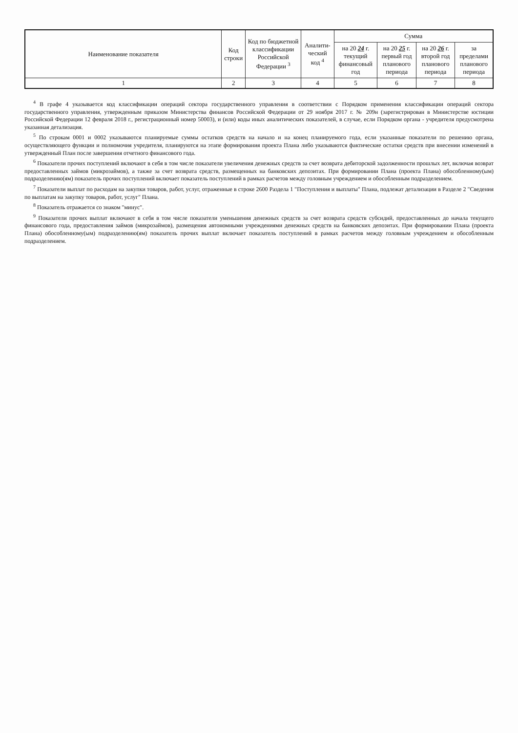| Наименование показателя | Код строки | Код по бюджетной классификации Российской Федерации <sup>3</sup> | Аналити-ческий код <sup>4</sup> | Сумма | | | |
| --- | --- | --- | --- | --- | --- | --- | --- |
| | | | | на 20 24 г. текущий финансовый год | на 20 25 г. первый год планового периода | на 20 26 г. второй год планового периода | за пределами планового периода |
| 1 | 2 | 3 | 4 | 5 | 6 | 7 | 8 |
<sup>4</sup> В графе 4 указывается код классификации операций сектора государственного управления в соответствии с Порядком применения классификации операций сектора государственного управления, утвержденным приказом Министерства финансов Российской Федерации от 29 ноября 2017 г. № 209н (зарегистрирован в Министерстве юстиции Российской Федерации 12 февраля 2018 г., регистрационный номер 50003), и (или) коды иных аналитических показателей, в случае, если Порядком органа - учредителя предусмотрена указанная детализация.
<sup>5</sup> По строкам 0001 и 0002 указываются планируемые суммы остатков средств на начало и на конец планируемого года, если указанные показатели по решению органа, осуществляющего функции и полномочия учредителя, планируются на этапе формирования проекта Плана либо указываются фактические остатки средств при внесении изменений в утвержденный План после завершения отчетного финансового года.
<sup>6</sup> Показатели прочих поступлений включают в себя в том числе показатели увеличения денежных средств за счет возврата дебиторской задолженности прошлых лет, включая возврат предоставленных займов (микрозаймов), а также за счет возврата средств, размещенных на банковских депозитах. При формировании Плана (проекта Плана) обособленному(ым) подразделению(ям) показатель прочих поступлений включает показатель поступлений в рамках расчетов между головным учреждением и обособленным подразделением.
<sup>7</sup> Показатели выплат по расходам на закупки товаров, работ, услуг, отраженные в строке 2600 Раздела 1 "Поступления и выплаты" Плана, подлежат детализации в Разделе 2 "Сведения по выплатам на закупку товаров, работ, услуг" Плана.
<sup>8</sup> Показатель отражается со знаком "минус".
<sup>9</sup> Показатели прочих выплат включают в себя в том числе показатели уменьшения денежных средств за счет возврата средств субсидий, предоставленных до начала текущего финансового года, предоставления займов (микрозаймов), размещения автономными учреждениями денежных средств на банковских депозитах. При формировании Плана (проекта Плана) обособленному(ым) подразделению(ям) показатель прочих выплат включает показатель поступлений в рамках расчетов между головным учреждением и обособленным подразделением.